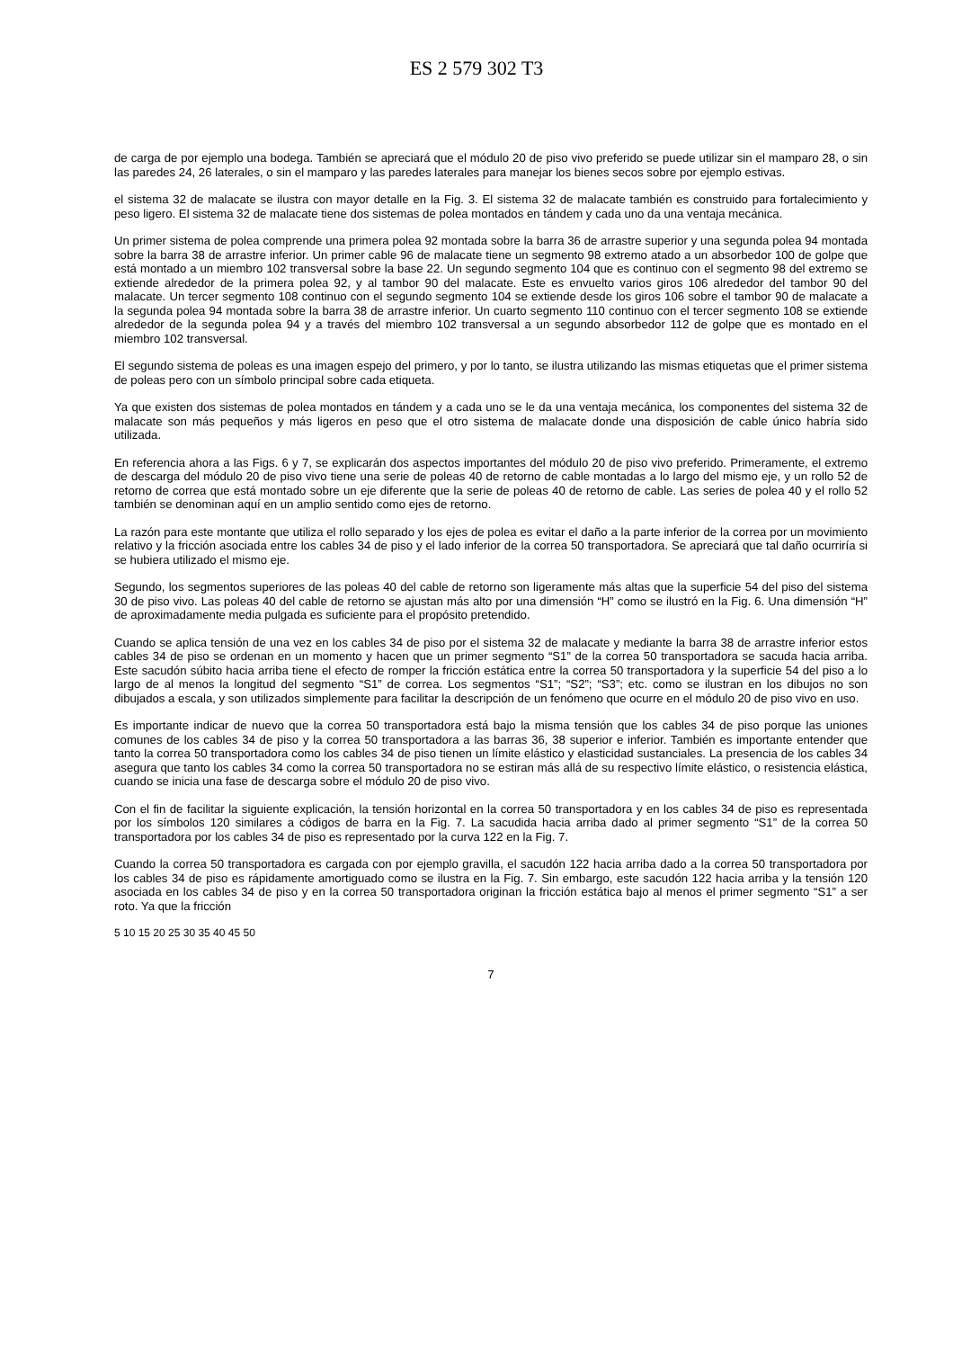ES 2 579 302 T3
de carga de por ejemplo una bodega. También se apreciará que el módulo 20 de piso vivo preferido se puede utilizar sin el mamparo 28, o sin las paredes 24, 26 laterales, o sin el mamparo y las paredes laterales para manejar los bienes secos sobre por ejemplo estivas.
el sistema 32 de malacate se ilustra con mayor detalle en la Fig. 3. El sistema 32 de malacate también es construido para fortalecimiento y peso ligero. El sistema 32 de malacate tiene dos sistemas de polea montados en tándem y cada uno da una ventaja mecánica. 5
Un primer sistema de polea comprende una primera polea 92 montada sobre la barra 36 de arrastre superior y una segunda polea 94 montada sobre la barra 38 de arrastre inferior. Un primer cable 96 de malacate tiene un segmento 98 extremo atado a un absorbedor 100 de golpe que está montado a un miembro 102 transversal sobre la base 22. Un segundo segmento 104 que es continuo con el segmento 98 del extremo se extiende alrededor de la primera polea 92, y al tambor 90 del malacate. Este es envuelto varios giros 106 alrededor del tambor 90 del malacate. Un tercer segmento 108 continuo con el segundo segmento 104 se extiende desde los giros 106 sobre el tambor 90 de malacate a la segunda polea 94 montada sobre la barra 38 de arrastre inferior. Un cuarto segmento 110 continuo con el tercer segmento 108 se extiende alrededor de la segunda polea 94 y a través del miembro 102 transversal a un segundo absorbedor 112 de golpe que es montado en el miembro 102 transversal.
El segundo sistema de poleas es una imagen espejo del primero, y por lo tanto, se ilustra utilizando las mismas etiquetas que el primer sistema de poleas pero con un símbolo principal sobre cada etiqueta.
Ya que existen dos sistemas de polea montados en tándem y a cada uno se le da una ventaja mecánica, los componentes del sistema 32 de malacate son más pequeños y más ligeros en peso que el otro sistema de malacate donde una disposición de cable único habría sido utilizada.
En referencia ahora a las Figs. 6 y 7, se explicarán dos aspectos importantes del módulo 20 de piso vivo preferido. Primeramente, el extremo de descarga del módulo 20 de piso vivo tiene una serie de poleas 40 de retorno de cable montadas a lo largo del mismo eje, y un rollo 52 de retorno de correa que está montado sobre un eje diferente que la serie de poleas 40 de retorno de cable. Las series de polea 40 y el rollo 52 también se denominan aquí en un amplio sentido como ejes de retorno.
La razón para este montante que utiliza el rollo separado y los ejes de polea es evitar el daño a la parte inferior de la correa por un movimiento relativo y la fricción asociada entre los cables 34 de piso y el lado inferior de la correa 50 transportadora. Se apreciará que tal daño ocurriría si se hubiera utilizado el mismo eje.
Segundo, los segmentos superiores de las poleas 40 del cable de retorno son ligeramente más altas que la superficie 54 del piso del sistema 30 de piso vivo. Las poleas 40 del cable de retorno se ajustan más alto por una dimensión “H” como se ilustró en la Fig. 6. Una dimensión “H” de aproximadamente media pulgada es suficiente para el propósito pretendido.
Cuando se aplica tensión de una vez en los cables 34 de piso por el sistema 32 de malacate y mediante la barra 38 de arrastre inferior estos cables 34 de piso se ordenan en un momento y hacen que un primer segmento “S1” de la correa 50 transportadora se sacuda hacia arriba. Este sacudón súbito hacia arriba tiene el efecto de romper la fricción estática entre la correa 50 transportadora y la superficie 54 del piso a lo largo de al menos la longitud del segmento “S1” de correa. Los segmentos “S1”; “S2”; “S3”; etc. como se ilustran en los dibujos no son dibujados a escala, y son utilizados simplemente para facilitar la descripción de un fenómeno que ocurre en el módulo 20 de piso vivo en uso.
Es importante indicar de nuevo que la correa 50 transportadora está bajo la misma tensión que los cables 34 de piso porque las uniones comunes de los cables 34 de piso y la correa 50 transportadora a las barras 36, 38 superior e inferior. También es importante entender que tanto la correa 50 transportadora como los cables 34 de piso tienen un límite elástico y elasticidad sustanciales. La presencia de los cables 34 asegura que tanto los cables 34 como la correa 50 transportadora no se estiran más allá de su respectivo límite elástico, o resistencia elástica, cuando se inicia una fase de descarga sobre el módulo 20 de piso vivo.
Con el fin de facilitar la siguiente explicación, la tensión horizontal en la correa 50 transportadora y en los cables 34 de piso es representada por los símbolos 120 similares a códigos de barra en la Fig. 7. La sacudida hacia arriba dado al primer segmento “S1” de la correa 50 transportadora por los cables 34 de piso es representado por la curva 122 en la Fig. 7.
Cuando la correa 50 transportadora es cargada con por ejemplo gravilla, el sacudón 122 hacia arriba dado a la correa 50 transportadora por los cables 34 de piso es rápidamente amortiguado como se ilustra en la Fig. 7. Sin embargo, este sacudón 122 hacia arriba y la tensión 120 asociada en los cables 34 de piso y en la correa 50 transportadora originan la fricción estática bajo al menos el primer segmento “S1” a ser roto. Ya que la fricción
5 10 15 20 25 30 35 40 45 50
7